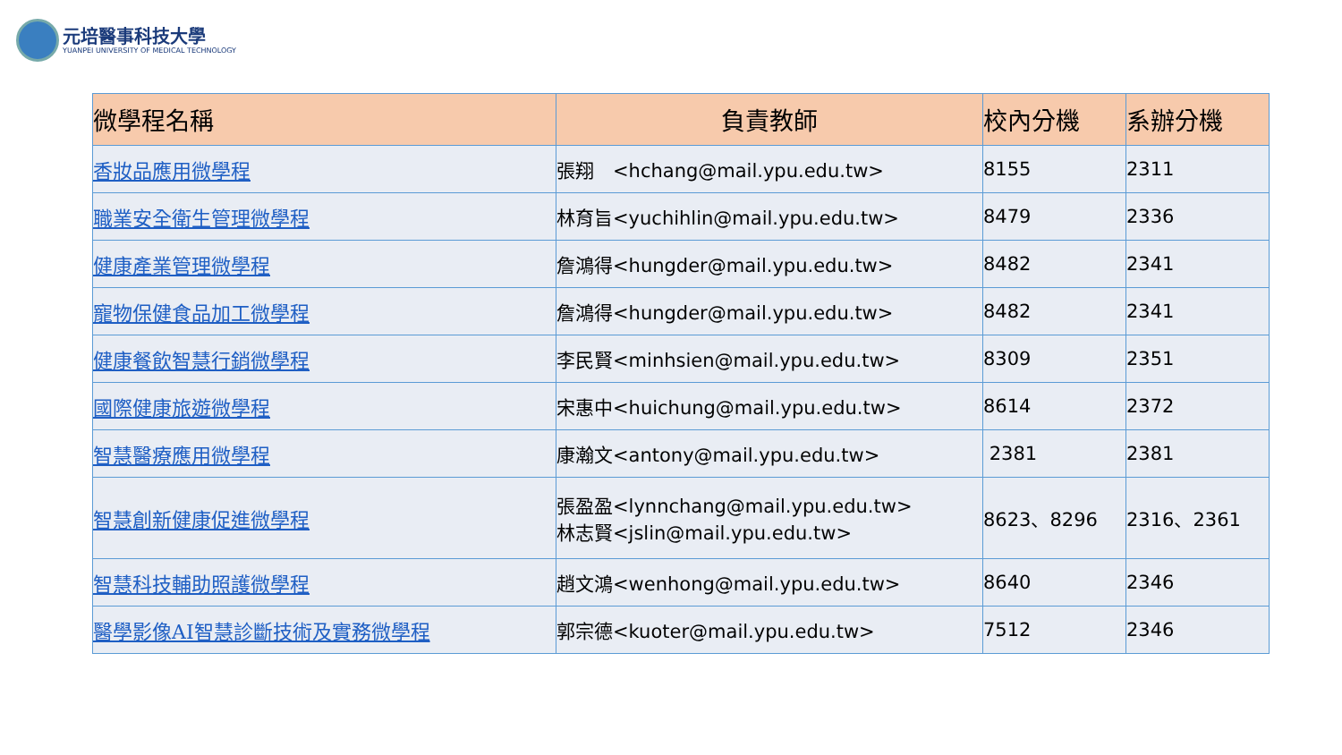元培醫事科技大學
YUANPEI UNIVERSITY OF MEDICAL TECHNOLOGY
| 微學程名稱 | 負責教師 | 校內分機 | 系辦分機 |
| --- | --- | --- | --- |
| 香妝品應用微學程 | 張翔 <hchang@mail.ypu.edu.tw> | 8155 | 2311 |
| 職業安全衛生管理微學程 | 林育旨<yuchihlin@mail.ypu.edu.tw> | 8479 | 2336 |
| 健康產業管理微學程 | 詹鴻得<hungder@mail.ypu.edu.tw> | 8482 | 2341 |
| 寵物保健食品加工微學程 | 詹鴻得<hungder@mail.ypu.edu.tw> | 8482 | 2341 |
| 健康餐飲智慧行銷微學程 | 李民賢<minhsien@mail.ypu.edu.tw> | 8309 | 2351 |
| 國際健康旅遊微學程 | 宋惠中<huichung@mail.ypu.edu.tw> | 8614 | 2372 |
| 智慧醫療應用微學程 | 康瀚文<antony@mail.ypu.edu.tw> | 2381 | 2381 |
| 智慧創新健康促進微學程 | 張盈盈<lynnchang@mail.ypu.edu.tw> 林志賢<jslin@mail.ypu.edu.tw> | 8623、8296 | 2316、2361 |
| 智慧科技輔助照護微學程 | 趙文鴻<wenhong@mail.ypu.edu.tw> | 8640 | 2346 |
| 醫學影像AI智慧診斷技術及實務微學程 | 郭宗德<kuoter@mail.ypu.edu.tw> | 7512 | 2346 |